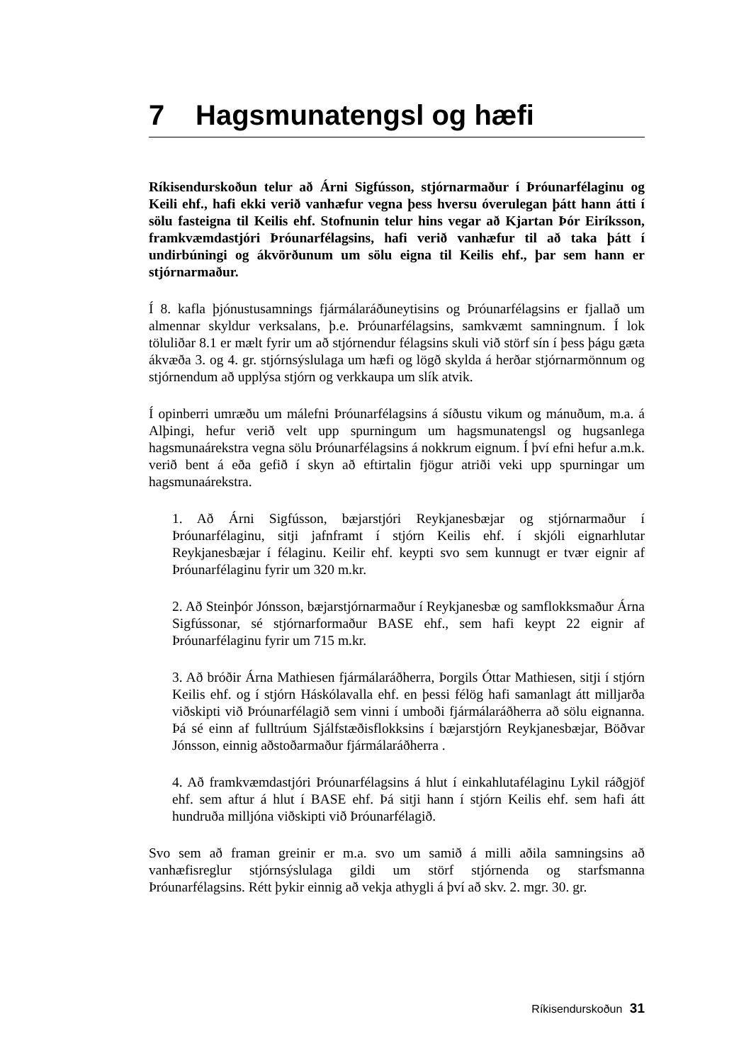7 Hagsmunatengsl og hæfi
Ríkisendurskoðun telur að Árni Sigfússon, stjórnarmaður í Þróunarfélaginu og Keili ehf., hafi ekki verið vanhæfur vegna þess hversu óverulegan þátt hann átti í sölu fasteigna til Keilis ehf. Stofnunin telur hins vegar að Kjartan Þór Eiríksson, framkvæmdastjóri Þróunarfélagsins, hafi verið vanhæfur til að taka þátt í undirbúningi og ákvörðunum um sölu eigna til Keilis ehf., þar sem hann er stjórnarmaður.
Í 8. kafla þjónustusamnings fjármálaráðuneytisins og Þróunarfélagsins er fjallað um almennar skyldur verksalans, þ.e. Þróunarfélagsins, samkvæmt samningnum. Í lok töluliðar 8.1 er mælt fyrir um að stjórnendur félagsins skuli við störf sín í þess þágu gæta ákvæða 3. og 4. gr. stjórnsýslulaga um hæfi og lögð skylda á herðar stjórnarmönnum og stjórnendum að upplýsa stjórn og verkkaupa um slík atvik.
Í opinberri umræðu um málefni Þróunarfélagsins á síðustu vikum og mánuðum, m.a. á Alþingi, hefur verið velt upp spurningum um hagsmunatengsl og hugsanlega hagsmunaárekstra vegna sölu Þróunarfélagsins á nokkrum eignum. Í því efni hefur a.m.k. verið bent á eða gefið í skyn að eftirtalin fjögur atriði veki upp spurningar um hagsmunaárekstra.
1. Að Árni Sigfússon, bæjarstjóri Reykjanesbæjar og stjórnarmaður í Þróunarfélaginu, sitji jafnframt í stjórn Keilis ehf. í skjóli eignarhlutar Reykjanesbæjar í félaginu. Keilir ehf. keypti svo sem kunnugt er tvær eignir af Þróunarfélaginu fyrir um 320 m.kr.
2. Að Steinþór Jónsson, bæjarstjórnarmaður í Reykjanesbæ og samflokksmaður Árna Sigfússonar, sé stjórnarformaður BASE ehf., sem hafi keypt 22 eignir af Þróunarfélaginu fyrir um 715 m.kr.
3. Að bróðir Árna Mathiesen fjármálaráðherra, Þorgils Óttar Mathiesen, sitji í stjórn Keilis ehf. og í stjórn Háskólavalla ehf. en þessi félög hafi samanlagt átt milljarða viðskipti við Þróunarfélagið sem vinni í umboði fjármálaráðherra að sölu eignanna. Þá sé einn af fulltrúum Sjálfstæðisflokksins í bæjarstjórn Reykjanesbæjar, Böðvar Jónsson, einnig aðstoðarmaður fjármálaráðherra .
4. Að framkvæmdastjóri Þróunarfélagsins á hlut í einkahlutafélaginu Lykil ráðgjöf ehf. sem aftur á hlut í BASE ehf. Þá sitji hann í stjórn Keilis ehf. sem hafi átt hundruða milljóna viðskipti við Þróunarfélagið.
Svo sem að framan greinir er m.a. svo um samið á milli aðila samningsins að vanhæfisreglur stjórnsýslulaga gildi um störf stjórnenda og starfsmanna Þróunarfélagsins. Rétt þykir einnig að vekja athygli á því að skv. 2. mgr. 30. gr.
Ríkisendurskoðun 31